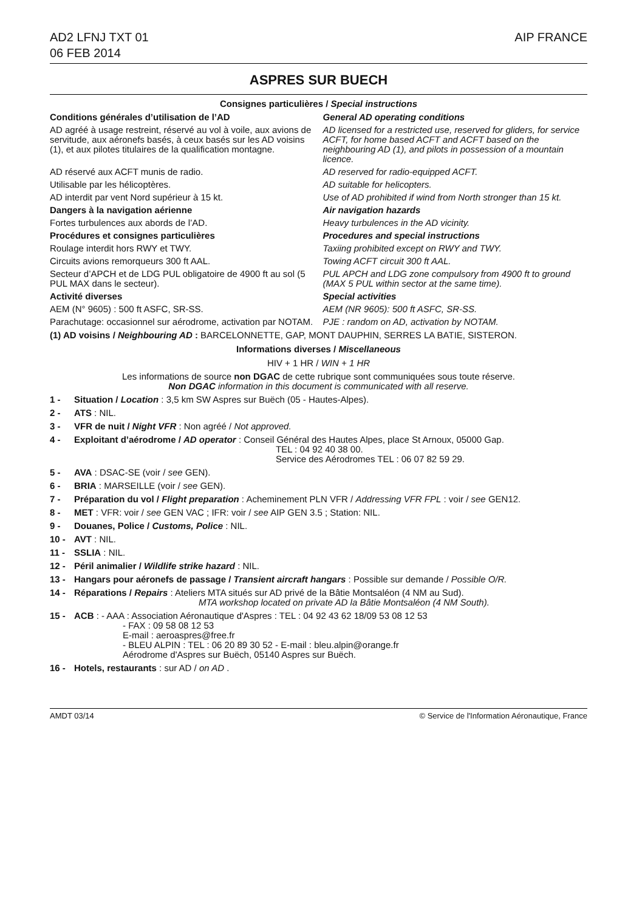AD2 LFNJ TXT 01
06 FEB 2014
AIP FRANCE
ASPRES SUR BUECH
Consignes particulières / Special instructions
Conditions générales d’utilisation de l’AD
General AD operating conditions
AD agréé à usage restreint, réservé au vol à voile, aux avions de servitude, aux aéronefs basés, à ceux basés sur les AD voisins (1), et aux pilotes titulaires de la qualification montagne.
AD licensed for a restricted use, reserved for gliders, for service ACFT, for home based ACFT and ACFT based on the neighbouring AD (1), and pilots in possession of a mountain licence.
AD réservé aux ACFT munis de radio.
AD reserved for radio-equipped ACFT.
Utilisable par les hélicoptères.
AD suitable for helicopters.
AD interdit par vent Nord supérieur à 15 kt.
Use of AD prohibited if wind from North stronger than 15 kt.
Dangers à la navigation aérienne
Air navigation hazards
Fortes turbulences aux abords de l’AD.
Heavy turbulences in the AD vicinity.
Procédures et consignes particulières
Procedures and special instructions
Roulage interdit hors RWY et TWY.
Taxiing prohibited except on RWY and TWY.
Circuits avions remorqueurs 300 ft AAL.
Towing ACFT circuit 300 ft AAL.
Secteur d’APCH et de LDG PUL obligatoire de 4900 ft au sol (5 PUL MAX dans le secteur).
PUL APCH and LDG zone compulsory from 4900 ft to ground (MAX 5 PUL within sector at the same time).
Activité diverses Special activities
AEM (N° 9605) : 500 ft ASFC, SR-SS.
AEM (NR 9605): 500 ft ASFC, SR-SS.
Parachutage: occasionnel sur aérodrome, activation par NOTAM.
PJE : random on AD, activation by NOTAM.
(1) AD voisins / Neighbouring AD : BARCELONNETTE, GAP, MONT DAUPHIN, SERRES LA BATIE, SISTERON.
Informations diverses / Miscellaneous
HIV + 1 HR / WIN + 1 HR
Les informations de source non DGAC de cette rubrique sont communiquées sous toute réserve.
Non DGAC information in this document is communicated with all reserve.
1 - Situation / Location : 3,5 km SW Aspres sur Buëch (05 - Hautes-Alpes).
2 - ATS : NIL.
3 - VFR de nuit / Night VFR : Non agréé / Not approved.
4 - Exploitant d’aérodrome / AD operator : Conseil Général des Hautes Alpes, place St Arnoux, 05000 Gap.
TEL : 04 92 40 38 00.
Service des Aérodromes TEL : 06 07 82 59 29.
5 - AVA : DSAC-SE (voir / see GEN).
6 - BRIA : MARSEILLE (voir / see GEN).
7 - Préparation du vol / Flight preparation : Acheminement PLN VFR / Addressing VFR FPL : voir / see GEN12.
8 - MET : VFR: voir / see GEN VAC ; IFR: voir / see AIP GEN 3.5 ; Station: NIL.
9 - Douanes, Police / Customs, Police : NIL.
10 - AVT : NIL.
11 - SSLIA : NIL.
12 - Péril animalier / Wildlife strike hazard : NIL.
13 - Hangars pour aéronefs de passage / Transient aircraft hangars : Possible sur demande / Possible O/R.
14 - Réparations / Repairs : Ateliers MTA situés sur AD privé de la Bâtie Montsaléon (4 NM au Sud).
MTA workshop located on private AD la Bâtie Montsaléon (4 NM South).
15 - ACB : - AAA : Association Aéronautique d'Aspres : TEL : 04 92 43 62 18/09 53 08 12 53
- FAX : 09 58 08 12 53
E-mail : aeroaspres@free.fr
- BLEU ALPIN : TEL : 06 20 89 30 52 - E-mail : bleu.alpin@orange.fr
Aérodrome d'Aspres sur Buëch, 05140 Aspres sur Buëch.
16 - Hotels, restaurants : sur AD / on AD .
AMDT 03/14 © Service de l'Information Aéronautique, France